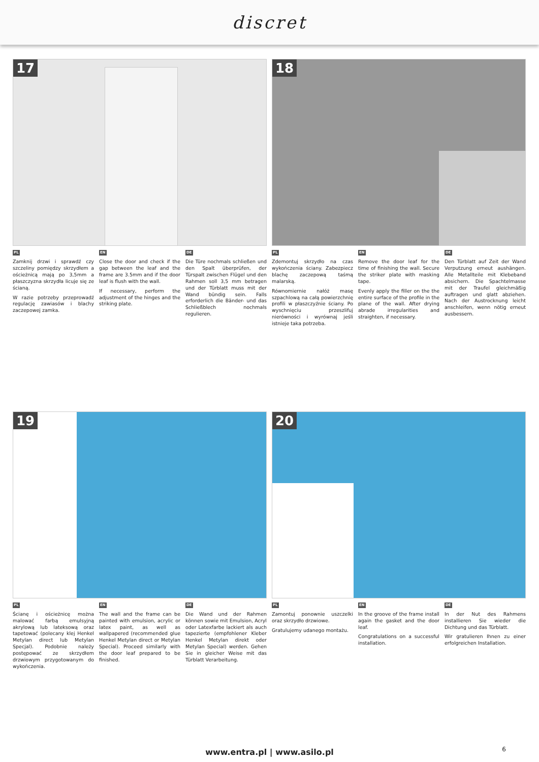discret
17
PL
Zamknij drzwi i sprawdź czy szczeliny pomiędzy skrzydłem a ościeżnicą mają po 3,5mm a płaszczyzna skrzydła licuje się ze ścianą.
W razie potrzeby przeprowadź regulację zawiasów i blachy zaczepowej zamka.
EN
Close the door and check if the gap between the leaf and the frame are 3.5mm and if the door leaf is flush with the wall.
If necessary, perform the adjustment of the hinges and the striking plate.
DE
Die Türe nochmals schließen und den Spalt überprüfen, der Türspalt zwischen Flügel und den Rahmen soll 3,5 mm betragen und der Türblatt muss mit der Wand bündig sein. Falls erforderlich die Bänder- und das Schließblech nochmals regulieren.
18
PL
Zdemontuj skrzydło na czas wykończenia ściany. Zabezpiecz blachę zaczepową taśmą malarską.
Równomiernie nałóż masę szpachlową na całą powierzchnię profili w płaszczyźnie ściany. Po wyschnięciu przeszlifuj nierówności i wyrównaj jeśli istnieje taka potrzeba.
EN
Remove the door leaf for the time of finishing the wall. Secure the striker plate with masking tape.
Evenly apply the filler on the the entire surface of the profile in the plane of the wall. After drying abrade irregularities and straighten, if necessary.
DE
Den Türblatt auf Zeit der Wand Verputzung erneut aushängen. Alle Metallteile mit Klebeband absichern. Die Spachtelmasse mit der Traufel gleichmäßig auftragen und glatt abziehen. Nach der Austrocknung leicht anschleifen, wenn nötig erneut ausbessern.
19
PL
Ścianę i ościeżnicę można malować farbą emulsyjną akrylową lub lateksową oraz tapetować (polecany klej Henkel Metylan direct lub Metylan Specjal). Podobnie należy postępować ze skrzydłem drzwiowym przygotowanym do wykończenia.
EN
The wall and the frame can be painted with emulsion, acrylic or latex paint, as well as wallpapered (recommended glue Henkel Metylan direct or Metylan Special). Proceed similarly with the door leaf prepared to be finished.
DE
Die Wand und der Rahmen können sowie mit Emulsion, Acryl oder Latexfarbe lackiert als auch tapezierte (empfohlener Kleber Henkel Metylan direkt oder Metylan Special) werden. Gehen Sie in gleicher Weise mit das Türblatt Verarbeitung.
20
PL
Zamontuj ponownie uszczelki oraz skrzydło drzwiowe.
Gratulujemy udanego montażu.
EN
In the groove of the frame install again the gasket and the door leaf.
Congratulations on a successful installation.
DE
In der Nut des Rahmens installieren Sie wieder die Dichtung und das Türblatt.
Wir gratulieren Ihnen zu einer erfolgreichen Installation.
www.entra.pl | www.asilo.pl 6